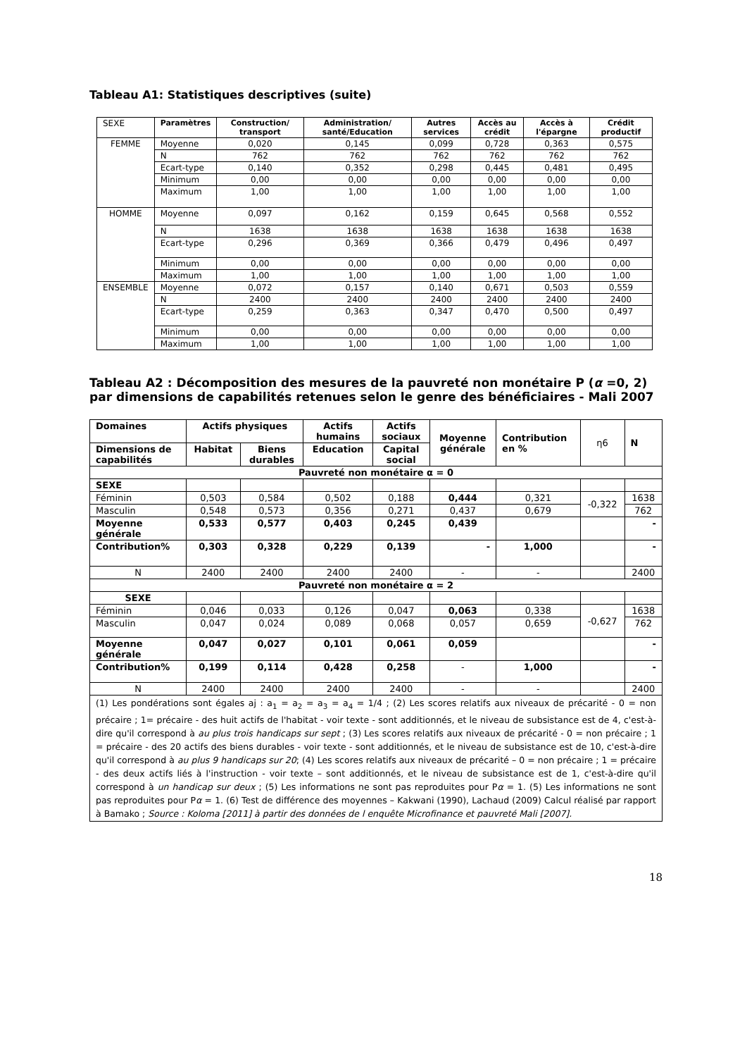Tableau A1: Statistiques descriptives (suite)
| SEXE | Paramètres | Construction/ transport | Administration/ santé/Education | Autres services | Accès au crédit | Accès à l'épargne | Crédit productif |
| FEMME | Moyenne | 0,020 | 0,145 | 0,099 | 0,728 | 0,363 | 0,575 |
| | N | 762 | 762 | 762 | 762 | 762 | 762 |
| | Ecart-type | 0,140 | 0,352 | 0,298 | 0,445 | 0,481 | 0,495 |
| | Minimum | 0,00 | 0,00 | 0,00 | 0,00 | 0,00 | 0,00 |
| | Maximum | 1,00 | 1,00 | 1,00 | 1,00 | 1,00 | 1,00 |
| HOMME | Moyenne | 0,097 | 0,162 | 0,159 | 0,645 | 0,568 | 0,552 |
| | N | 1638 | 1638 | 1638 | 1638 | 1638 | 1638 |
| | Ecart-type | 0,296 | 0,369 | 0,366 | 0,479 | 0,496 | 0,497 |
| | Minimum | 0,00 | 0,00 | 0,00 | 0,00 | 0,00 | 0,00 |
| | Maximum | 1,00 | 1,00 | 1,00 | 1,00 | 1,00 | 1,00 |
| ENSEMBLE | Moyenne | 0,072 | 0,157 | 0,140 | 0,671 | 0,503 | 0,559 |
| | N | 2400 | 2400 | 2400 | 2400 | 2400 | 2400 |
| | Ecart-type | 0,259 | 0,363 | 0,347 | 0,470 | 0,500 | 0,497 |
| | Minimum | 0,00 | 0,00 | 0,00 | 0,00 | 0,00 | 0,00 |
| | Maximum | 1,00 | 1,00 | 1,00 | 1,00 | 1,00 | 1,00 |
Tableau A2 : Décomposition des mesures de la pauvreté non monétaire P (α =0, 2) par dimensions de capabilités retenues selon le genre des bénéficiaires - Mali 2007
| Domaines | Actifs physiques | | Actifs humains | Actifs sociaux | Moyenne générale | Contribution en % | η6 | N |
| Dimensions de capabilités | Habitat | Biens durables | Education | Capital social | | | | |
| Pauvreté non monétaire α = 0 | | | | | | | | |
| SEXE | | | | | | | | |
| Féminin | 0,503 | 0,584 | 0,502 | 0,188 | 0,444 | 0,321 | -0,322 | 1638 |
| Masculin | 0,548 | 0,573 | 0,356 | 0,271 | 0,437 | 0,679 | | 762 |
| Moyenne générale | 0,533 | 0,577 | 0,403 | 0,245 | 0,439 | | | - |
| Contribution% | 0,303 | 0,328 | 0,229 | 0,139 | - | 1,000 | | - |
| N | 2400 | 2400 | 2400 | 2400 | - | - | | 2400 |
| Pauvreté non monétaire α = 2 | | | | | | | | |
| SEXE | | | | | | | | |
| Féminin | 0,046 | 0,033 | 0,126 | 0,047 | 0,063 | 0,338 | -0,627 | 1638 |
| Masculin | 0,047 | 0,024 | 0,089 | 0,068 | 0,057 | 0,659 | | 762 |
| Moyenne générale | 0,047 | 0,027 | 0,101 | 0,061 | 0,059 | | | - |
| Contribution% | 0,199 | 0,114 | 0,428 | 0,258 | - | 1,000 | | - |
| N | 2400 | 2400 | 2400 | 2400 | - | - | | 2400 |
| (1) Les pondérations sont égales aj : a<sub>1</sub> = a<sub>2</sub> = a<sub>3</sub> = a<sub>4</sub> = 1/4 ; (2) Les scores relatifs aux niveaux de précarité - 0 = non précaire ; 1= précaire - des huit actifs de l'habitat - voir texte - sont additionnés, et le niveau de subsistance est de 4, c'est-à-dire qu'il correspond à au plus trois handicaps sur sept ; (3) Les scores relatifs aux niveaux de précarité - 0 = non précaire ; 1 = précaire - des 20 actifs des biens durables - voir texte - sont additionnés, et le niveau de subsistance est de 10, c'est-à-dire qu'il correspond à au plus 9 handicaps sur 20 ; (4) Les scores relatifs aux niveaux de précarité – 0 = non précaire ; 1 = précaire - des deux actifs liés à l'instruction - voir texte – sont additionnés, et le niveau de subsistance est de 1, c'est-à-dire qu'il correspond à un handicap sur deux ; (5) Les informations ne sont pas reproduites pour P α = 1. (5) Les informations ne sont pas reproduites pour P α = 1. (6) Test de différence des moyennes – Kakwani (1990), Lachaud (2009) Calcul réalisé par rapport à Bamako ; Source : Koloma [2011] à partir des données de l enquête Microfinance et pauvreté Mali [2007]. | | | | | | | | |
18